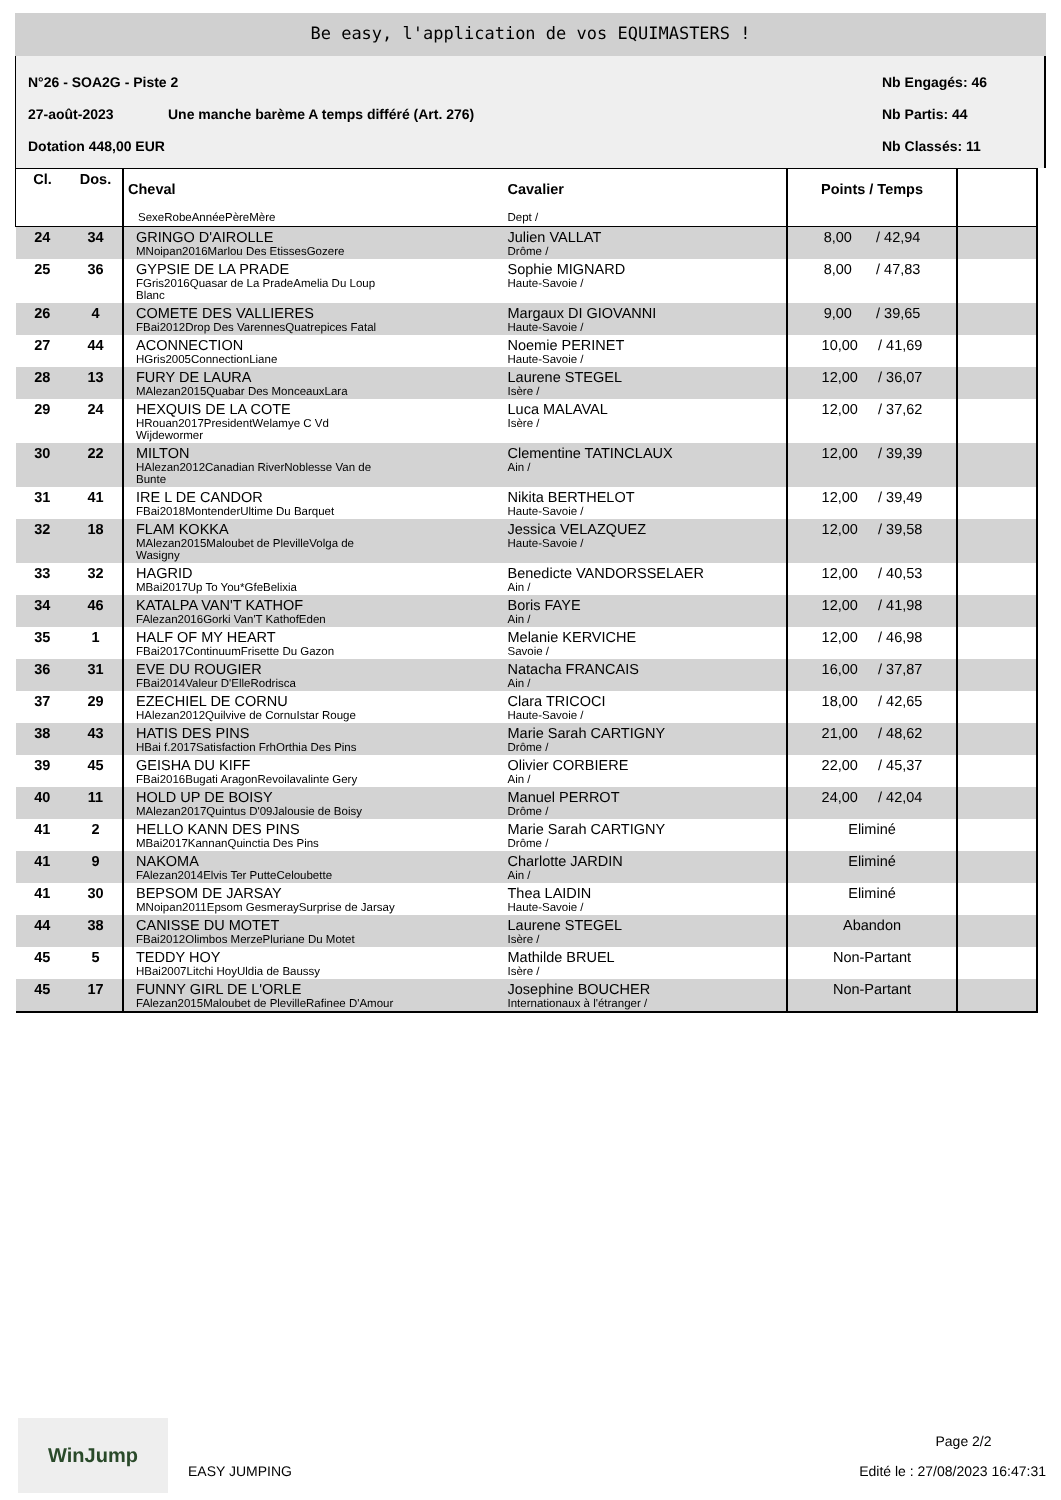Be easy, l'application de vos EQUIMASTERS !
N°26 - SOA2G - Piste 2 Nb Engagés: 46
27-août-2023 Une manche barème A temps différé (Art. 276) Nb Partis: 44
Dotation 448,00 EUR Nb Classés: 11
| Cl. | Dos. | Cheval SexeRobeAnnéePèreMère | Cavalier Dept / | Points / Temps | |
| --- | --- | --- | --- | --- | --- |
| 24 | 34 | GRINGO D'AIROLLE MNoipan2016Marlou Des EtissesGozere | Julien VALLAT Drôme / | 8,00 / 42,94 | |
| 25 | 36 | GYPSIE DE LA PRADE FGris2016Quasar de La PradeAmelia Du Loup Blanc | Sophie MIGNARD Haute-Savoie / | 8,00 / 47,83 | |
| 26 | 4 | COMETE DES VALLIERES FBai2012Drop Des VarennesQuatrepices Fatal | Margaux DI GIOVANNI Haute-Savoie / | 9,00 / 39,65 | |
| 27 | 44 | ACONNECTION HGris2005ConnectionLiane | Noemie PERINET Haute-Savoie / | 10,00 / 41,69 | |
| 28 | 13 | FURY DE LAURA MAlezan2015Quabar Des MonceauxLara | Laurene STEGEL Isère / | 12,00 / 36,07 | |
| 29 | 24 | HEXQUIS DE LA COTE HRouan2017PresidentWelamye C Vd Wijdewormer | Luca MALAVAL Isère / | 12,00 / 37,62 | |
| 30 | 22 | MILTON HAlezan2012Canadian RiverNoblesse Van de Bunte | Clementine TATINCLAUX Ain / | 12,00 / 39,39 | |
| 31 | 41 | IRE L DE CANDOR FBai2018MontenderUltime Du Barquet | Nikita BERTHELOT Haute-Savoie / | 12,00 / 39,49 | |
| 32 | 18 | FLAM KOKKA MAlezan2015Maloubet de PlevilleVolga de Wasigny | Jessica VELAZQUEZ Haute-Savoie / | 12,00 / 39,58 | |
| 33 | 32 | HAGRID MBai2017Up To You*GfeBelixia | Benedicte VANDORSSELAER Ain / | 12,00 / 40,53 | |
| 34 | 46 | KATALPA VAN'T KATHOF FAlezan2016Gorki Van'T KathofEden | Boris FAYE Ain / | 12,00 / 41,98 | |
| 35 | 1 | HALF OF MY HEART FBai2017ContinuumFrisette Du Gazon | Melanie KERVICHE Savoie / | 12,00 / 46,98 | |
| 36 | 31 | EVE DU ROUGIER FBai2014Valeur D'ElleRodrisca | Natacha FRANCAIS Ain / | 16,00 / 37,87 | |
| 37 | 29 | EZECHIEL DE CORNU HAlezan2012Quilvive de CornuIstar Rouge | Clara TRICOCI Haute-Savoie / | 18,00 / 42,65 | |
| 38 | 43 | HATIS DES PINS HBai f.2017Satisfaction FrhOrthia Des Pins | Marie Sarah CARTIGNY Drôme / | 21,00 / 48,62 | |
| 39 | 45 | GEISHA DU KIFF FBai2016Bugati AragonRevoilavalinte Gery | Olivier CORBIERE Ain / | 22,00 / 45,37 | |
| 40 | 11 | HOLD UP DE BOISY MAlezan2017Quintus D'09Jalousie de Boisy | Manuel PERROT Drôme / | 24,00 / 42,04 | |
| 41 | 2 | HELLO KANN DES PINS MBai2017KannanQuinctia Des Pins | Marie Sarah CARTIGNY Drôme / | Eliminé | |
| 41 | 9 | NAKOMA FAlezan2014Elvis Ter PutteCeloubette | Charlotte JARDIN Ain / | Eliminé | |
| 41 | 30 | BEPSOM DE JARSAY MNoipan2011Epsom GesmeraySurprise de Jarsay | Thea LAIDIN Haute-Savoie / | Eliminé | |
| 44 | 38 | CANISSE DU MOTET FBai2012Olimbos MerzePluriane Du Motet | Laurene STEGEL Isère / | Abandon | |
| 45 | 5 | TEDDY HOY HBai2007Litchi HoyUldia de Baussy | Mathilde BRUEL Isère / | Non-Partant | |
| 45 | 17 | FUNNY GIRL DE L'ORLE FAlezan2015Maloubet de PlevilleRafinee D'Amour | Josephine BOUCHER Internationaux à l'étranger / | Non-Partant | |
WinJump
EASY JUMPING
Page 2/2
Edité le : 27/08/2023 16:47:31